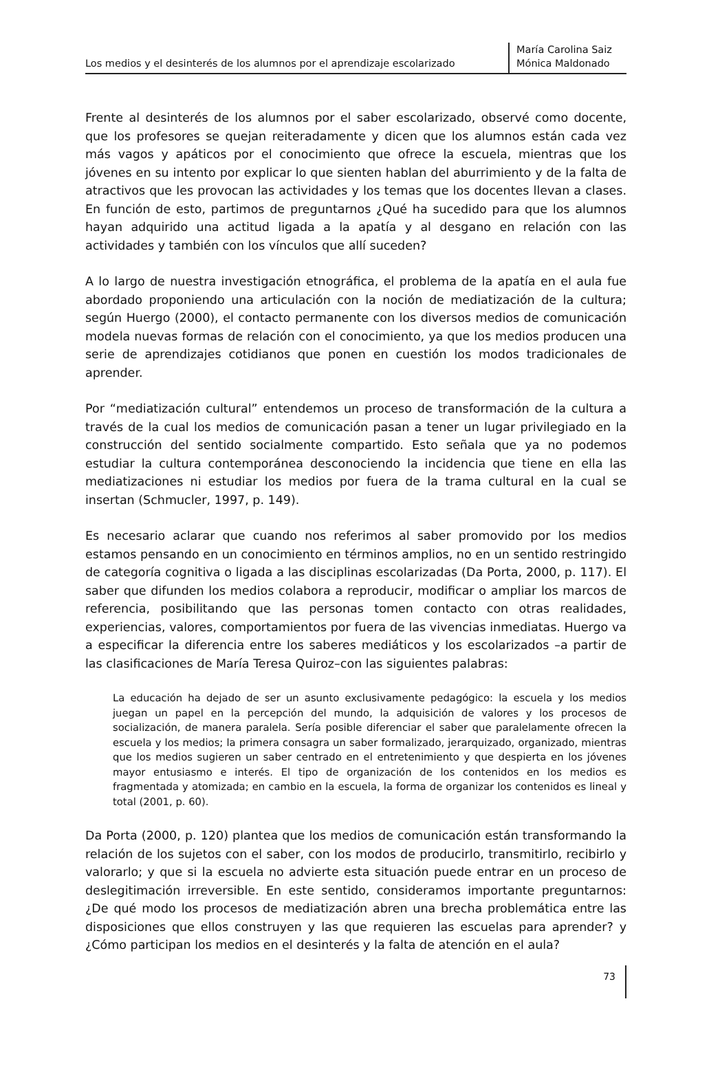Los medios y el desinterés de los alumnos por el aprendizaje escolarizado
María Carolina Saiz
Mónica Maldonado
Frente al desinterés de los alumnos por el saber escolarizado, observé como docente, que los profesores se quejan reiteradamente y dicen que los alumnos están cada vez más vagos y apáticos por el conocimiento que ofrece la escuela, mientras que los jóvenes en su intento por explicar lo que sienten hablan del aburrimiento y de la falta de atractivos que les provocan las actividades y los temas que los docentes llevan a clases. En función de esto, partimos de preguntarnos ¿Qué ha sucedido para que los alumnos hayan adquirido una actitud ligada a la apatía y al desgano en relación con las actividades y también con los vínculos que allí suceden?
A lo largo de nuestra investigación etnográfica, el problema de la apatía en el aula fue abordado proponiendo una articulación con la noción de mediatización de la cultura; según Huergo (2000), el contacto permanente con los diversos medios de comunicación modela nuevas formas de relación con el conocimiento, ya que los medios producen una serie de aprendizajes cotidianos que ponen en cuestión los modos tradicionales de aprender.
Por “mediatización cultural” entendemos un proceso de transformación de la cultura a través de la cual los medios de comunicación pasan a tener un lugar privilegiado en la construcción del sentido socialmente compartido. Esto señala que ya no podemos estudiar la cultura contemporánea desconociendo la incidencia que tiene en ella las mediatizaciones ni estudiar los medios por fuera de la trama cultural en la cual se insertan (Schmucler, 1997, p. 149).
Es necesario aclarar que cuando nos referimos al saber promovido por los medios estamos pensando en un conocimiento en términos amplios, no en un sentido restringido de categoría cognitiva o ligada a las disciplinas escolarizadas (Da Porta, 2000, p. 117). El saber que difunden los medios colabora a reproducir, modificar o ampliar los marcos de referencia, posibilitando que las personas tomen contacto con otras realidades, experiencias, valores, comportamientos por fuera de las vivencias inmediatas. Huergo va a especificar la diferencia entre los saberes mediáticos y los escolarizados –a partir de las clasificaciones de María Teresa Quiroz–con las siguientes palabras:
La educación ha dejado de ser un asunto exclusivamente pedagógico: la escuela y los medios juegan un papel en la percepción del mundo, la adquisición de valores y los procesos de socialización, de manera paralela. Sería posible diferenciar el saber que paralelamente ofrecen la escuela y los medios; la primera consagra un saber formalizado, jerarquizado, organizado, mientras que los medios sugieren un saber centrado en el entretenimiento y que despierta en los jóvenes mayor entusiasmo e interés. El tipo de organización de los contenidos en los medios es fragmentada y atomizada; en cambio en la escuela, la forma de organizar los contenidos es lineal y total (2001, p. 60).
Da Porta (2000, p. 120) plantea que los medios de comunicación están transformando la relación de los sujetos con el saber, con los modos de producirlo, transmitirlo, recibirlo y valorarlo; y que si la escuela no advierte esta situación puede entrar en un proceso de deslegitimación irreversible. En este sentido, consideramos importante preguntarnos: ¿De qué modo los procesos de mediatización abren una brecha problemática entre las disposiciones que ellos construyen y las que requieren las escuelas para aprender? y ¿Cómo participan los medios en el desinterés y la falta de atención en el aula?
73